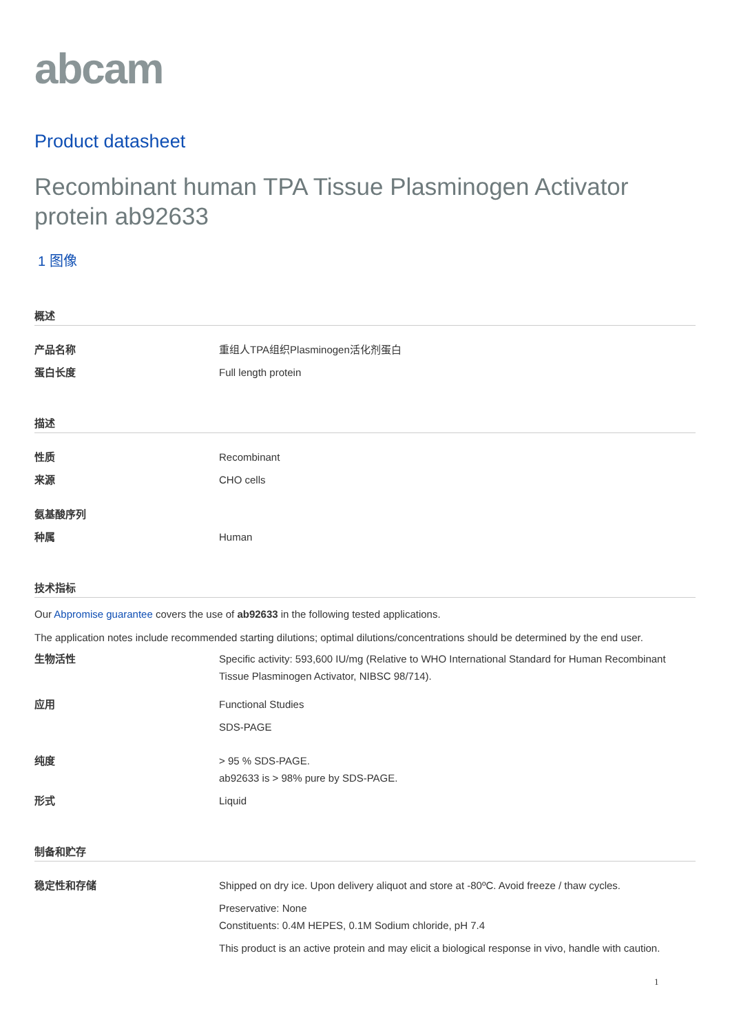abcam
Product datasheet
Recombinant human TPA Tissue Plasminogen Activator protein ab92633
1 图像
概述
产品名称 重组人TPA组织Plasminogen活化剂蛋白
蛋白长度 Full length protein
描述
性质 Recombinant
来源 CHO cells
氨基酸序列
种属 Human
技术指标
Our Abpromise guarantee covers the use of ab92633 in the following tested applications.
The application notes include recommended starting dilutions; optimal dilutions/concentrations should be determined by the end user.
生物活性 Specific activity: 593,600 IU/mg (Relative to WHO International Standard for Human Recombinant Tissue Plasminogen Activator, NIBSC 98/714).
应用 Functional Studies
SDS-PAGE
纯度 > 95 % SDS-PAGE.
ab92633 is > 98% pure by SDS-PAGE.
形式 Liquid
制备和贮存
稳定性和存储 Shipped on dry ice. Upon delivery aliquot and store at -80ºC. Avoid freeze / thaw cycles.
Preservative: None
Constituents: 0.4M HEPES, 0.1M Sodium chloride, pH 7.4
This product is an active protein and may elicit a biological response in vivo, handle with caution.
1